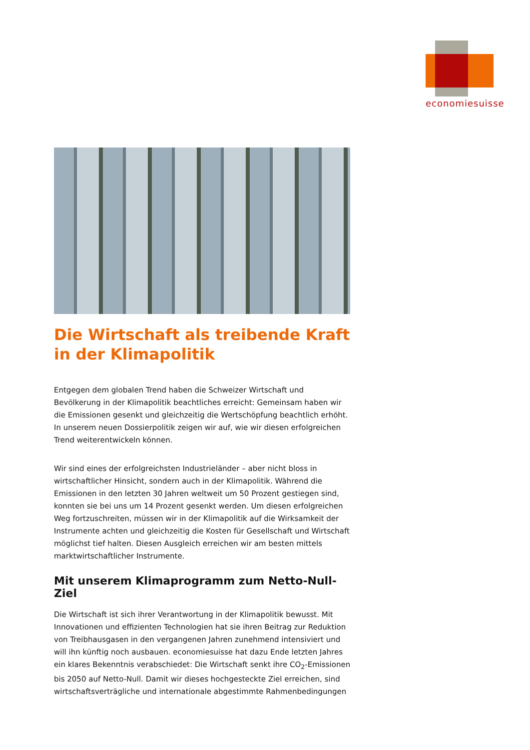economiesuisse
Die Wirtschaft als treibende Kraft in der Klimapolitik
Entgegen dem globalen Trend haben die Schweizer Wirtschaft und Bevölkerung in der Klimapolitik beachtliches erreicht: Gemeinsam haben wir die Emissionen gesenkt und gleichzeitig die Wertschöpfung beachtlich erhöht. In unserem neuen Dossierpolitik zeigen wir auf, wie wir diesen erfolgreichen Trend weiterentwickeln können.
Wir sind eines der erfolgreichsten Industrieländer – aber nicht bloss in wirtschaftlicher Hinsicht, sondern auch in der Klimapolitik. Während die Emissionen in den letzten 30 Jahren weltweit um 50 Prozent gestiegen sind, konnten sie bei uns um 14 Prozent gesenkt werden. Um diesen erfolgreichen Weg fortzuschreiten, müssen wir in der Klimapolitik auf die Wirksamkeit der Instrumente achten und gleichzeitig die Kosten für Gesellschaft und Wirtschaft möglichst tief halten. Diesen Ausgleich erreichen wir am besten mittels marktwirtschaftlicher Instrumente.
Mit unserem Klimaprogramm zum Netto-Null-Ziel
Die Wirtschaft ist sich ihrer Verantwortung in der Klimapolitik bewusst. Mit Innovationen und effizienten Technologien hat sie ihren Beitrag zur Reduktion von Treibhausgasen in den vergangenen Jahren zunehmend intensiviert und will ihn künftig noch ausbauen. economiesuisse hat dazu Ende letzten Jahres ein klares Bekenntnis verabschiedet: Die Wirtschaft senkt ihre CO<sub>2</sub>-Emissionen bis 2050 auf Netto-Null. Damit wir dieses hochgesteckte Ziel erreichen, sind wirtschaftsverträgliche und internationale abgestimmte Rahmenbedingungen